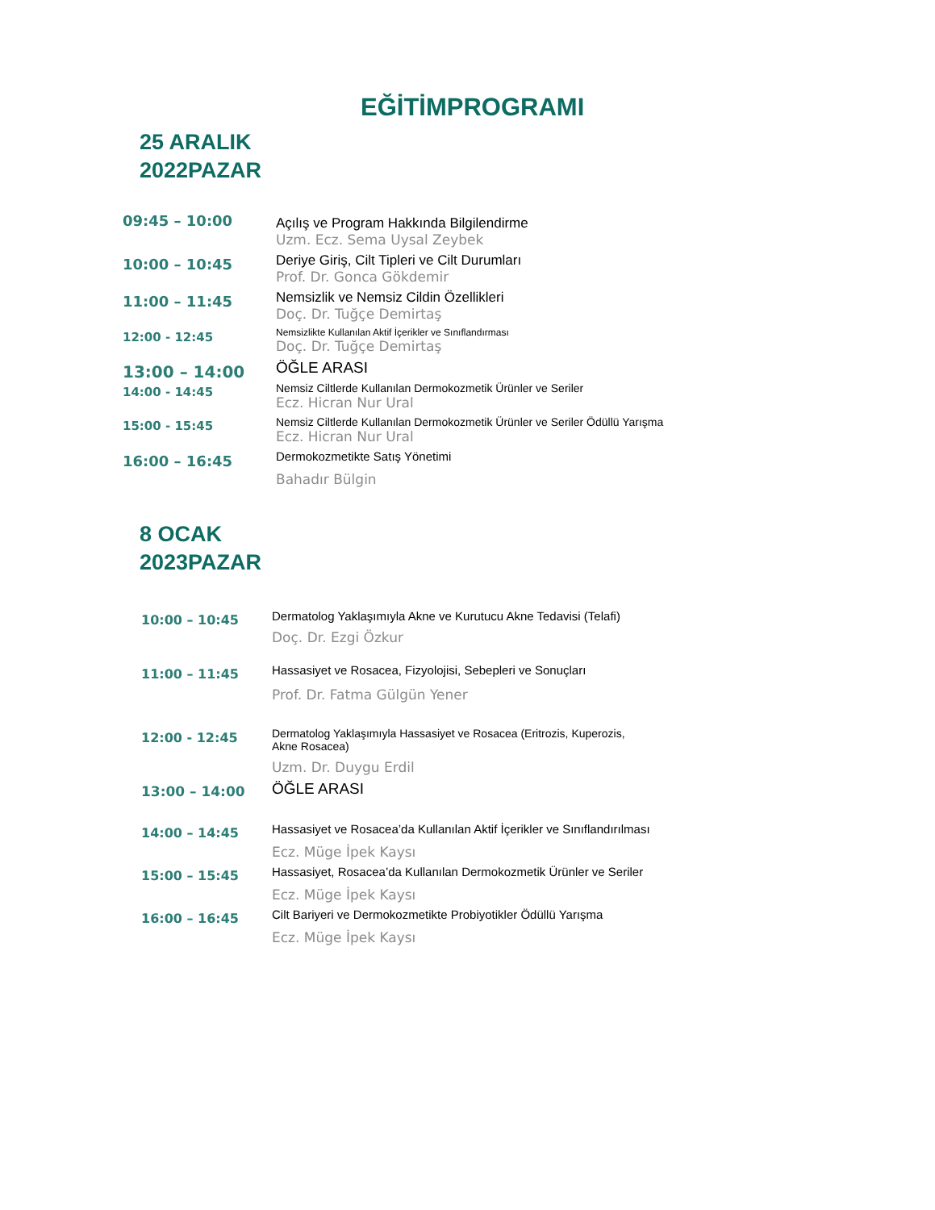EĞİTİMPROGRAMI
25 ARALIK
2022PAZAR
| 09:45 – 10:00 | Açılış ve Program Hakkında Bilgilendirme Uzm. Ecz. Sema Uysal Zeybek |
| 10:00 – 10:45 | Deriye Giriş, Cilt Tipleri ve Cilt Durumları Prof. Dr. Gonca Gökdemir |
| 11:00 – 11:45 | Nemsizlik ve Nemsiz Cildin Özellikleri Doç. Dr. Tuğçe Demirtaş |
| 12:00 - 12:45 | Nemsizlikte Kullanılan Aktif İçerikler ve Sınıflandırması Doç. Dr. Tuğçe Demirtaş |
| 13:00 – 14:00 | ÖĞLE ARASI |
| 14:00 - 14:45 | Nemsiz Ciltlerde Kullanılan Dermokozmetik Ürünler ve Seriler Ecz. Hicran Nur Ural |
| 15:00 - 15:45 | Nemsiz Ciltlerde Kullanılan Dermokozmetik Ürünler ve Seriler Ödüllü Yarışma Ecz. Hicran Nur Ural |
| 16:00 – 16:45 | Dermokozmetikte Satış Yönetimi Bahadır Bülgin |
8 OCAK
2023PAZAR
| 10:00 – 10:45 | Dermatolog Yaklaşımıyla Akne ve Kurutucu Akne Tedavisi (Telafi) Doç. Dr. Ezgi Özkur |
| 11:00 – 11:45 | Hassasiyet ve Rosacea, Fizyolojisi, Sebepleri ve Sonuçları Prof. Dr. Fatma Gülgün Yener |
| 12:00 - 12:45 | Dermatolog Yaklaşımıyla Hassasiyet ve Rosacea (Eritrozis, Kuperozis, Akne Rosacea) Uzm. Dr. Duygu Erdil |
| 13:00 – 14:00 | ÖĞLE ARASI |
| 14:00 – 14:45 | Hassasiyet ve Rosacea’da Kullanılan Aktif İçerikler ve Sınıflandırılması Ecz. Müge İpek Kaysı |
| 15:00 – 15:45 | Hassasiyet, Rosacea’da Kullanılan Dermokozmetik Ürünler ve Seriler Ecz. Müge İpek Kaysı |
| 16:00 – 16:45 | Cilt Bariyeri ve Dermokozmetikte Probiyotikler Ödüllü Yarışma Ecz. Müge İpek Kaysı |